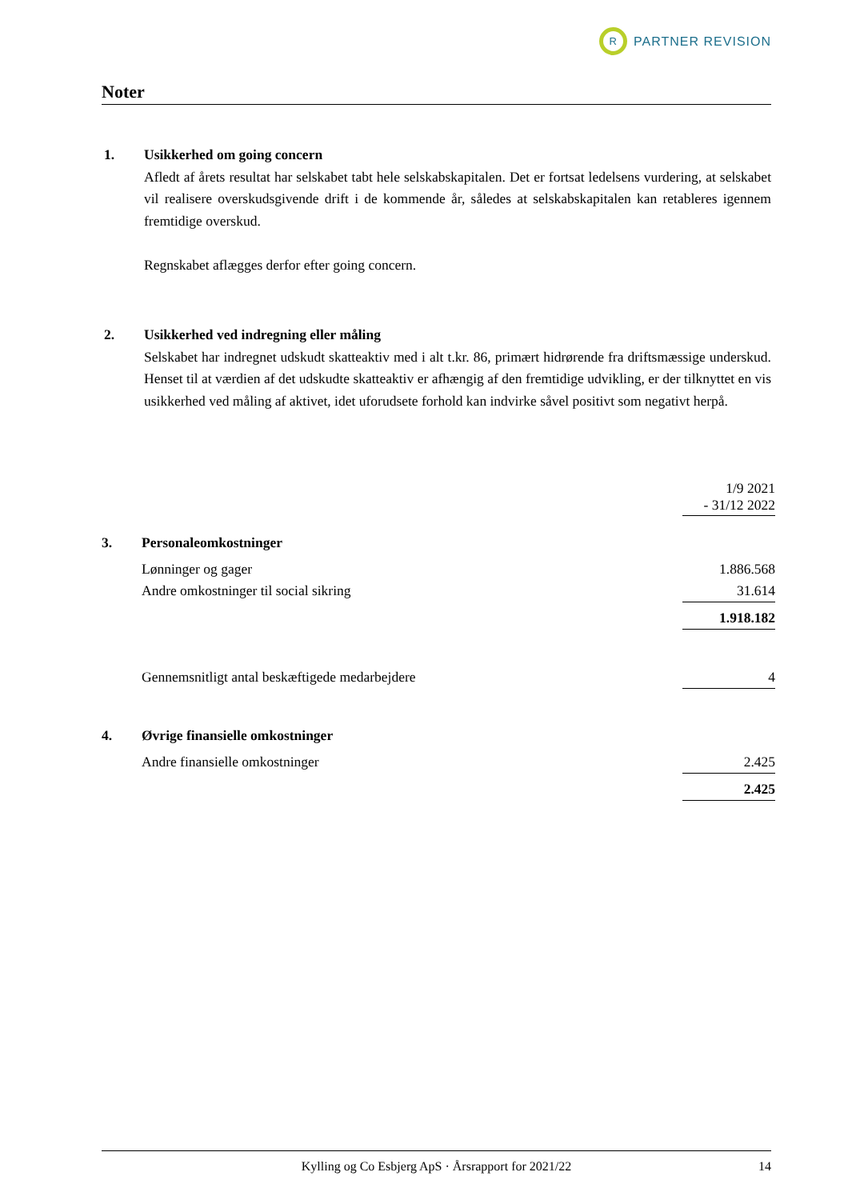R
PARTNER REVISION
Noter
1.
Usikkerhed om going concern
Afledt af årets resultat har selskabet tabt hele selskabskapitalen. Det er fortsat ledelsens vurdering, at selskabet vil realisere overskudsgivende drift i de kommende år, således at selskabskapitalen kan retableres igennem fremtidige overskud.
Regnskabet aflægges derfor efter going concern.
2.
Usikkerhed ved indregning eller måling
Selskabet har indregnet udskudt skatteaktiv med i alt t.kr. 86, primært hidrørende fra driftsmæssige underskud. Henset til at værdien af det udskudte skatteaktiv er afhængig af den fremtidige udvikling, er der tilknyttet en vis usikkerhed ved måling af aktivet, idet uforudsete forhold kan indvirke såvel positivt som negativt herpå.
| | | 1/9 2021 - 31/12 2022 |
| 3. | Personaleomkostninger | |
| | Lønninger og gager | 1.886.568 |
| | Andre omkostninger til social sikring | 31.614 |
| | | 1.918.182 |
| | Gennemsnitligt antal beskæftigede medarbejdere | 4 |
| 4. | Øvrige finansielle omkostninger | |
| | Andre finansielle omkostninger | 2.425 |
| | | 2.425 |
Kylling og Co Esbjerg ApS · Årsrapport for 2021/22 14